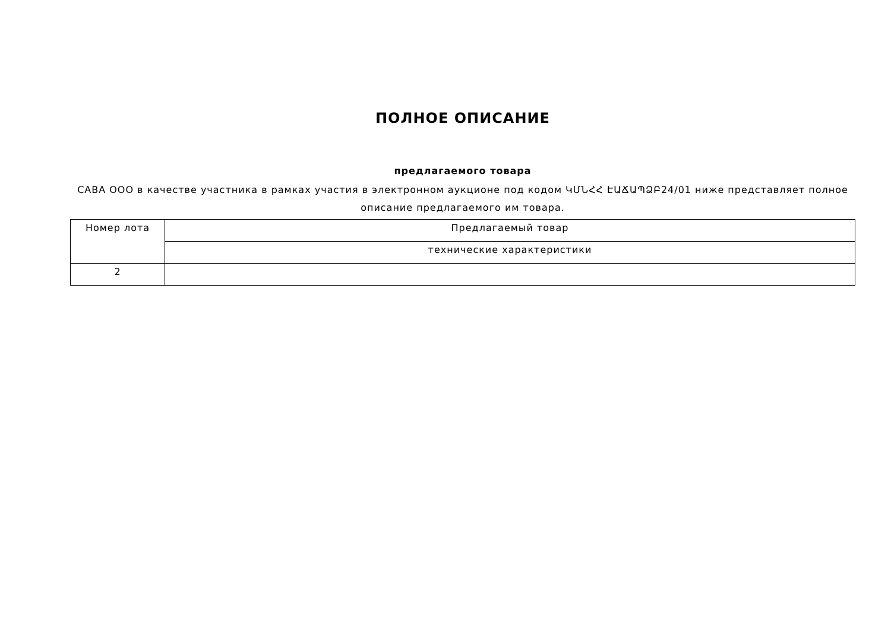ПОЛНОЕ ОПИСАНИЕ
предлагаемого товара
САВА ООО в качестве участника в рамках участия в электронном аукционе под кодом ԿՄՆՀՀ ԷԱՃԱՊՁԲ24/01 ниже представляет полное описание предлагаемого им товара.
| Номер лота | Предлагаемый товар |
| --- | --- |
| | технические характеристики |
| 2 | |